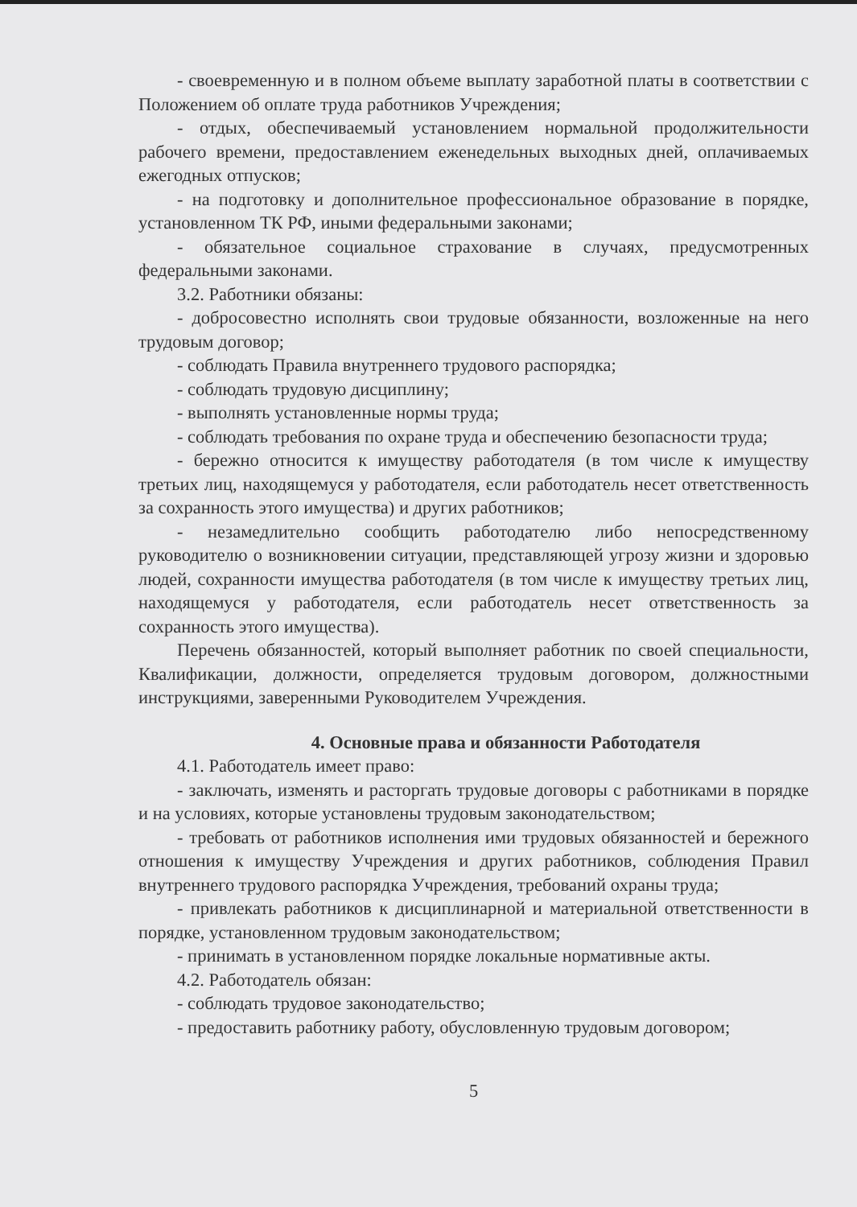- своевременную и в полном объеме выплату заработной платы в соответствии с Положением об оплате труда работников Учреждения;
- отдых, обеспечиваемый установлением нормальной продолжительности рабочего времени, предоставлением еженедельных выходных дней, оплачиваемых ежегодных отпусков;
- на подготовку и дополнительное профессиональное образование в порядке, установленном ТК РФ, иными федеральными законами;
- обязательное социальное страхование в случаях, предусмотренных федеральными законами.
3.2. Работники обязаны:
- добросовестно исполнять свои трудовые обязанности, возложенные на него трудовым договор;
- соблюдать Правила внутреннего трудового распорядка;
- соблюдать трудовую дисциплину;
- выполнять установленные нормы труда;
- соблюдать требования по охране труда и обеспечению безопасности труда;
- бережно относится к имуществу работодателя (в том числе к имуществу третьих лиц, находящемуся у работодателя, если работодатель несет ответственность за сохранность этого имущества) и других работников;
- незамедлительно сообщить работодателю либо непосредственному руководителю о возникновении ситуации, представляющей угрозу жизни и здоровью людей, сохранности имущества работодателя (в том числе к имуществу третьих лиц, находящемуся у работодателя, если работодатель несет ответственность за сохранность этого имущества).
Перечень обязанностей, который выполняет работник по своей специальности, Квалификации, должности, определяется трудовым договором, должностными инструкциями, заверенными Руководителем Учреждения.
4. Основные права и обязанности Работодателя
4.1. Работодатель имеет право:
- заключать, изменять и расторгать трудовые договоры с работниками в порядке и на условиях, которые установлены трудовым законодательством;
- требовать от работников исполнения ими трудовых обязанностей и бережного отношения к имуществу Учреждения и других работников, соблюдения Правил внутреннего трудового распорядка Учреждения, требований охраны труда;
- привлекать работников к дисциплинарной и материальной ответственности в порядке, установленном трудовым законодательством;
- принимать в установленном порядке локальные нормативные акты.
4.2. Работодатель обязан:
- соблюдать трудовое законодательство;
- предоставить работнику работу, обусловленную трудовым договором;
5